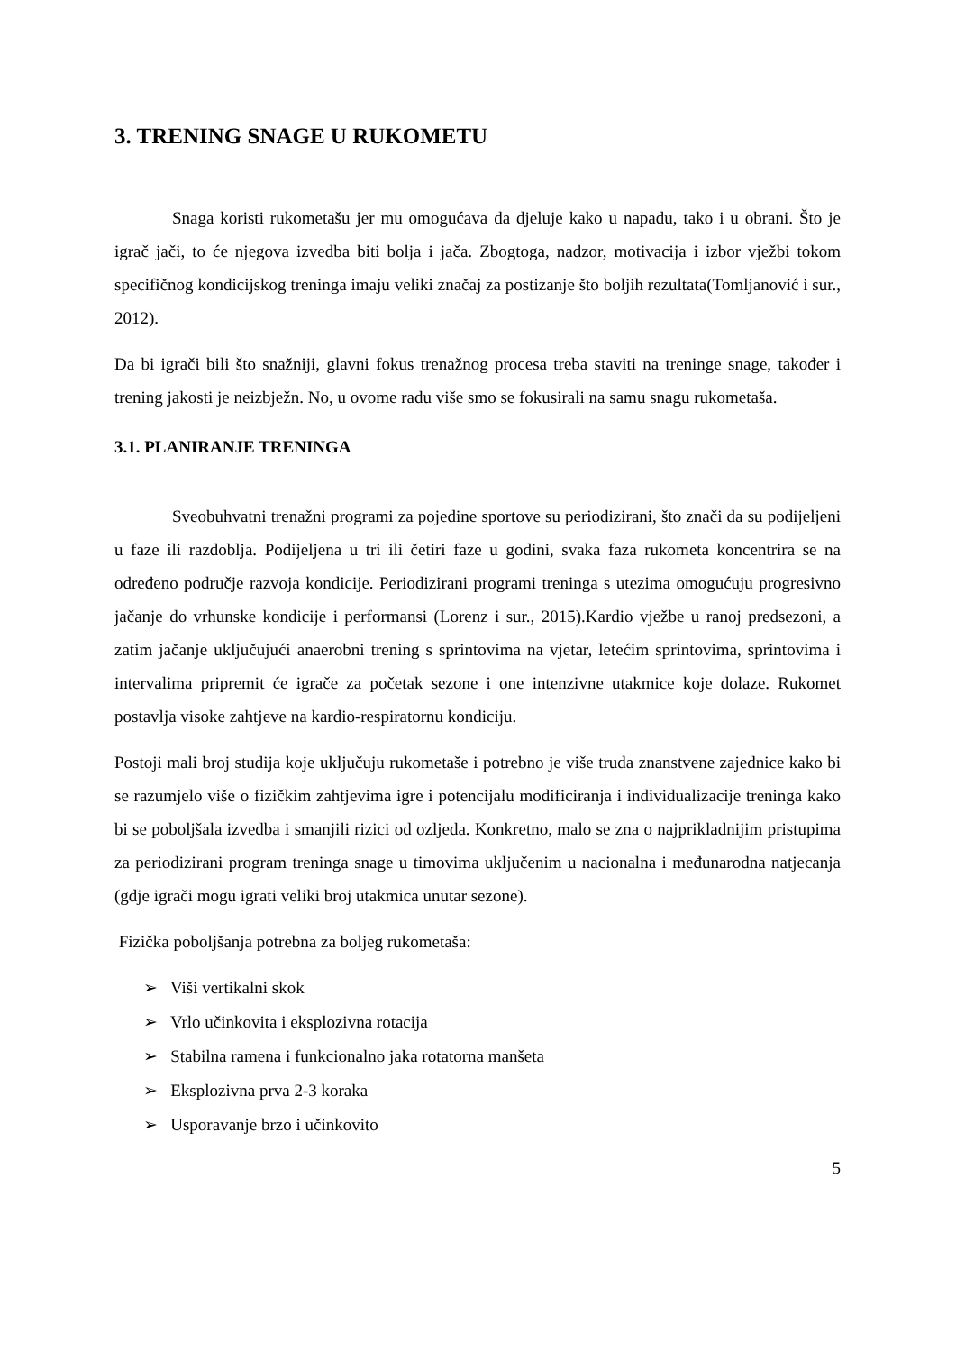3. TRENING SNAGE U RUKOMETU
Snaga koristi rukometašu jer mu omogućava da djeluje kako u napadu, tako i u obrani. Što je igrač jači, to će njegova izvedba biti bolja i jača. Zbogtoga, nadzor, motivacija i izbor vježbi tokom specifičnog kondicijskog treninga imaju veliki značaj za postizanje što boljih rezultata(Tomljanović i sur., 2012).
Da bi igrači bili što snažniji, glavni fokus trenažnog procesa treba staviti na treninge snage, također i trening jakosti je neizbježn. No, u ovome radu više smo se fokusirali na samu snagu rukometaša.
3.1. PLANIRANJE TRENINGA
Sveobuhvatni trenažni programi za pojedine sportove su periodizirani, što znači da su podijeljeni u faze ili razdoblja. Podijeljena u tri ili četiri faze u godini, svaka faza rukometa koncentrira se na određeno područje razvoja kondicije. Periodizirani programi treninga s utezima omogućuju progresivno jačanje do vrhunske kondicije i performansi (Lorenz i sur., 2015).Kardio vježbe u ranoj predsezoni, a zatim jačanje uključujući anaerobni trening s sprintovima na vjetar, letećim sprintovima, sprintovima i intervalima pripremit će igrače za početak sezone i one intenzivne utakmice koje dolaze. Rukomet postavlja visoke zahtjeve na kardio-respiratornu kondiciju.
Postoji mali broj studija koje uključuju rukometaše i potrebno je više truda znanstvene zajednice kako bi se razumjelo više o fizičkim zahtjevima igre i potencijalu modificiranja i individualizacije treninga kako bi se poboljšala izvedba i smanjili rizici od ozljeda. Konkretno, malo se zna o najprikladnijim pristupima za periodizirani program treninga snage u timovima uključenim u nacionalna i međunarodna natjecanja (gdje igrači mogu igrati veliki broj utakmica unutar sezone).
Fizička poboljšanja potrebna za boljeg rukometaša:
➢ Viši vertikalni skok
➢ Vrlo učinkovita i eksplozivna rotacija
➢ Stabilna ramena i funkcionalno jaka rotatorna manšeta
➢ Eksplozivna prva 2-3 koraka
➢ Usporavanje brzo i učinkovito
5